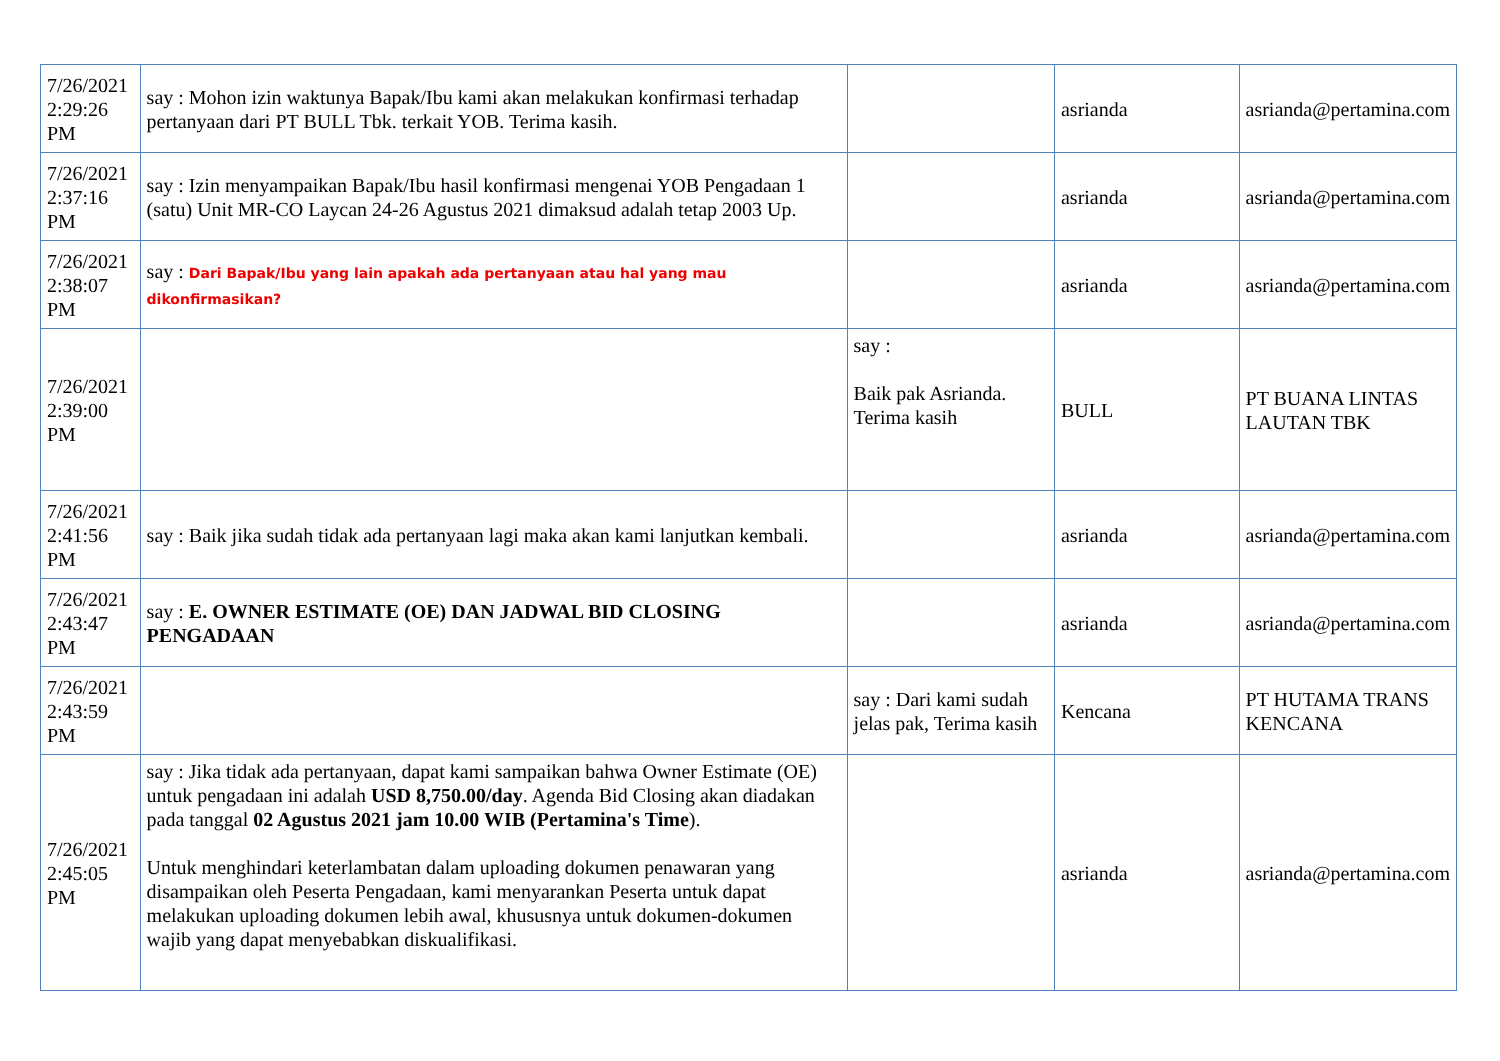| 7/26/2021 2:29:26 PM | say : Mohon izin waktunya Bapak/Ibu kami akan melakukan konfirmasi terhadap pertanyaan dari PT BULL Tbk. terkait YOB. Terima kasih. | | asrianda | asrianda@pertamina.com |
| 7/26/2021 2:37:16 PM | say : Izin menyampaikan Bapak/Ibu hasil konfirmasi mengenai YOB Pengadaan 1 (satu) Unit MR-CO Laycan 24-26 Agustus 2021 dimaksud adalah tetap 2003 Up. | | asrianda | asrianda@pertamina.com |
| 7/26/2021 2:38:07 PM | say : Dari Bapak/Ibu yang lain apakah ada pertanyaan atau hal yang mau dikonfirmasikan? | | asrianda | asrianda@pertamina.com |
| 7/26/2021 2:39:00 PM | | say : Baik pak Asrianda. Terima kasih | BULL | PT BUANA LINTAS LAUTAN TBK |
| 7/26/2021 2:41:56 PM | say : Baik jika sudah tidak ada pertanyaan lagi maka akan kami lanjutkan kembali. | | asrianda | asrianda@pertamina.com |
| 7/26/2021 2:43:47 PM | say : E. OWNER ESTIMATE (OE) DAN JADWAL BID CLOSING PENGADAAN | | asrianda | asrianda@pertamina.com |
| 7/26/2021 2:43:59 PM | | say : Dari kami sudah jelas pak, Terima kasih | Kencana | PT HUTAMA TRANS KENCANA |
| 7/26/2021 2:45:05 PM | say : Jika tidak ada pertanyaan, dapat kami sampaikan bahwa Owner Estimate (OE) untuk pengadaan ini adalah USD 8,750.00/day . Agenda Bid Closing akan diadakan pada tanggal 02 Agustus 2021 jam 10.00 WIB (Pertamina's Time ). Untuk menghindari keterlambatan dalam uploading dokumen penawaran yang disampaikan oleh Peserta Pengadaan, kami menyarankan Peserta untuk dapat melakukan uploading dokumen lebih awal, khususnya untuk dokumen-dokumen wajib yang dapat menyebabkan diskualifikasi. | | asrianda | asrianda@pertamina.com |